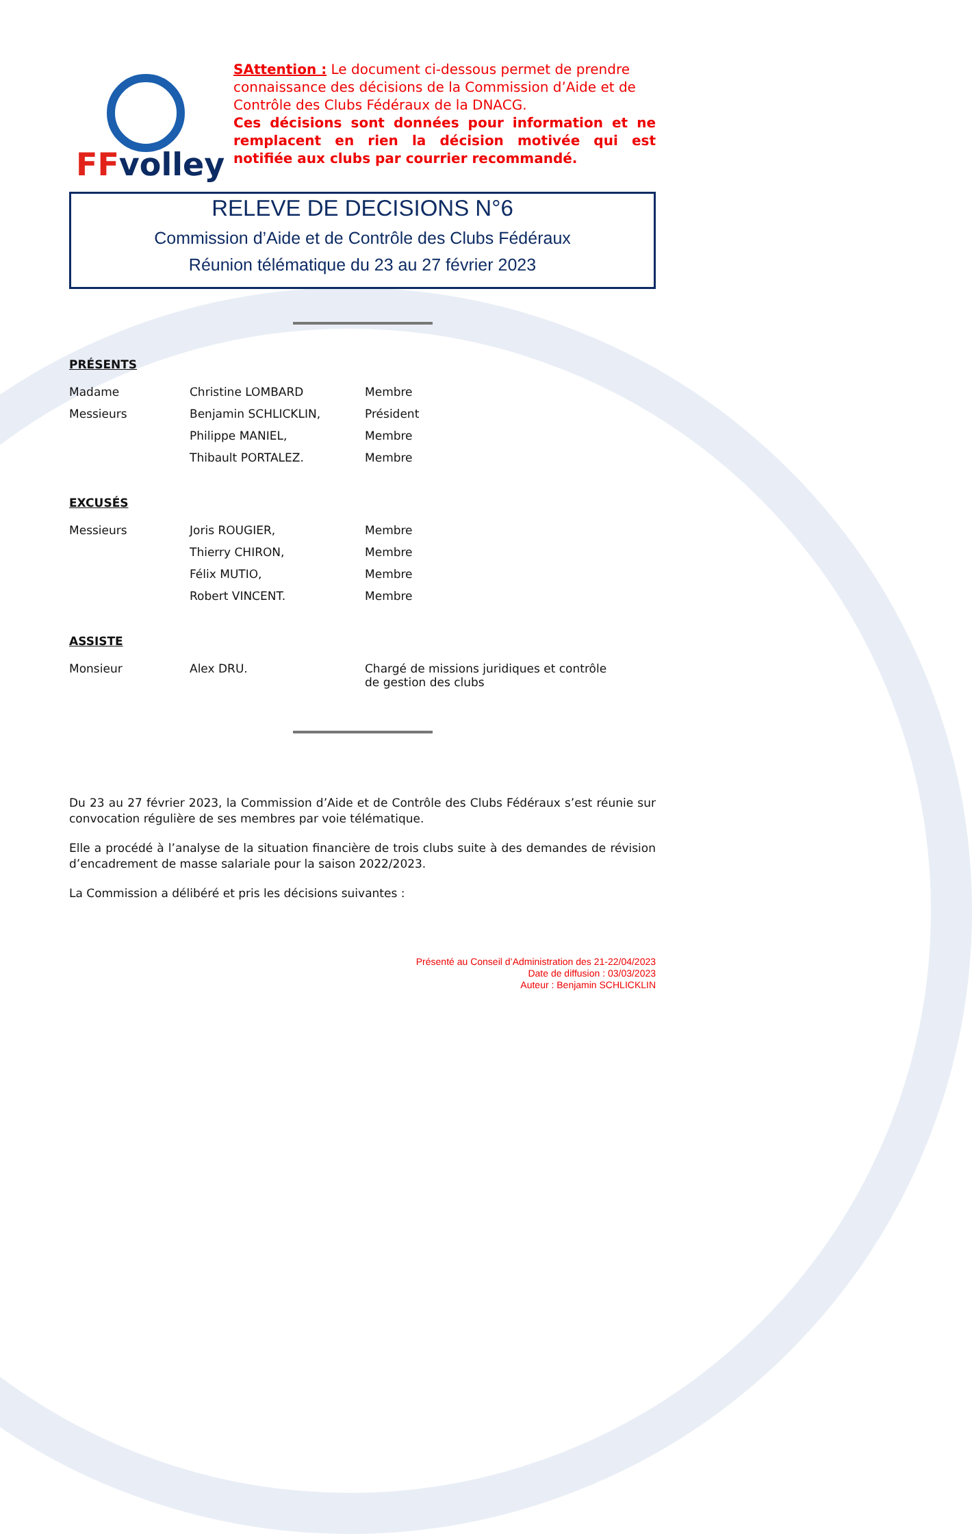FFvolley
SAttention : Le document ci-dessous permet de prendre connaissance des décisions de la Commission d’Aide et de Contrôle des Clubs Fédéraux de la DNACG.
Ces décisions sont données pour information et ne remplacent en rien la décision motivée qui est notifiée aux clubs par courrier recommandé.
RELEVE DE DECISIONS N°6
Commission d’Aide et de Contrôle des Clubs Fédéraux
Réunion télématique du 23 au 27 février 2023
PRÉSENTS
| Madame | Christine LOMBARD | Membre |
| Messieurs | Benjamin SCHLICKLIN, | Président |
| | Philippe MANIEL, | Membre |
| | Thibault PORTALEZ. | Membre |
EXCUSÉS
| Messieurs | Joris ROUGIER, | Membre |
| | Thierry CHIRON, | Membre |
| | Félix MUTIO, | Membre |
| | Robert VINCENT. | Membre |
ASSISTE
| Monsieur | Alex DRU. | Chargé de missions juridiques et contrôle de gestion des clubs |
Du 23 au 27 février 2023, la Commission d’Aide et de Contrôle des Clubs Fédéraux s’est réunie sur convocation régulière de ses membres par voie télématique.
Elle a procédé à l’analyse de la situation financière de trois clubs suite à des demandes de révision d’encadrement de masse salariale pour la saison 2022/2023.
La Commission a délibéré et pris les décisions suivantes :
Présenté au Conseil d’Administration des 21-22/04/2023
Date de diffusion : 03/03/2023
Auteur : Benjamin SCHLICKLIN